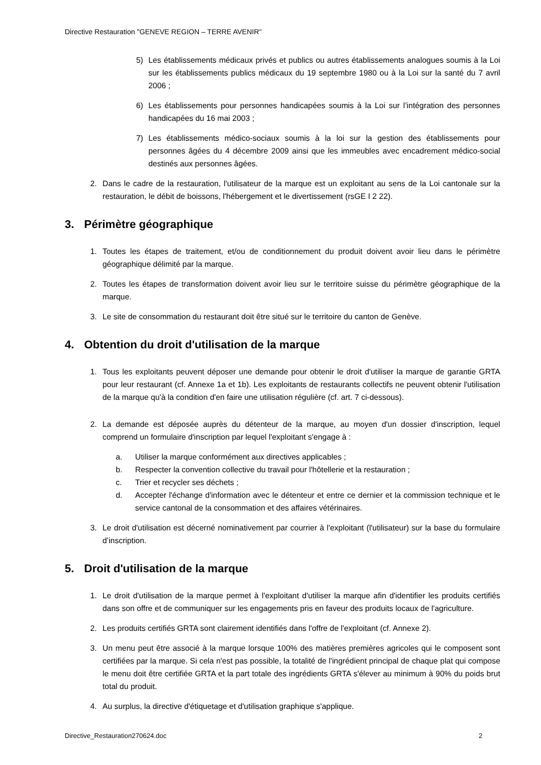Directive Restauration "GENEVE REGION – TERRE AVENIR"
5) Les établissements médicaux privés et publics ou autres établissements analogues soumis à la Loi sur les établissements publics médicaux du 19 septembre 1980 ou à la Loi sur la santé du 7 avril 2006 ;
6) Les établissements pour personnes handicapées soumis à la Loi sur l’intégration des personnes handicapées du 16 mai 2003 ;
7) Les établissements médico-sociaux soumis à la loi sur la gestion des établissements pour personnes âgées du 4 décembre 2009 ainsi que les immeubles avec encadrement médico-social destinés aux personnes âgées.
2. Dans le cadre de la restauration, l'utilisateur de la marque est un exploitant au sens de la Loi cantonale sur la restauration, le débit de boissons, l'hébergement et le divertissement (rsGE I 2 22).
3. Périmètre géographique
1. Toutes les étapes de traitement, et/ou de conditionnement du produit doivent avoir lieu dans le périmètre géographique délimité par la marque.
2. Toutes les étapes de transformation doivent avoir lieu sur le territoire suisse du périmètre géographique de la marque.
3. Le site de consommation du restaurant doit être situé sur le territoire du canton de Genève.
4. Obtention du droit d'utilisation de la marque
1. Tous les exploitants peuvent déposer une demande pour obtenir le droit d'utiliser la marque de garantie GRTA pour leur restaurant (cf. Annexe 1a et 1b). Les exploitants de restaurants collectifs ne peuvent obtenir l'utilisation de la marque qu'à la condition d'en faire une utilisation régulière (cf. art. 7 ci-dessous).
2. La demande est déposée auprès du détenteur de la marque, au moyen d'un dossier d'inscription, lequel comprend un formulaire d'inscription par lequel l'exploitant s'engage à :
a. Utiliser la marque conformément aux directives applicables ;
b. Respecter la convention collective du travail pour l'hôtellerie et la restauration ;
c. Trier et recycler ses déchets ;
d. Accepter l'échange d'information avec le détenteur et entre ce dernier et la commission technique et le service cantonal de la consommation et des affaires vétérinaires.
3. Le droit d'utilisation est décerné nominativement par courrier à l'exploitant (l'utilisateur) sur la base du formulaire d’inscription.
5. Droit d'utilisation de la marque
1. Le droit d'utilisation de la marque permet à l'exploitant d'utiliser la marque afin d'identifier les produits certifiés dans son offre et de communiquer sur les engagements pris en faveur des produits locaux de l'agriculture.
2. Les produits certifiés GRTA sont clairement identifiés dans l'offre de l'exploitant (cf. Annexe 2).
3. Un menu peut être associé à la marque lorsque 100% des matières premières agricoles qui le composent sont certifiées par la marque. Si cela n'est pas possible, la totalité de l'ingrédient principal de chaque plat qui compose le menu doit être certifiée GRTA et la part totale des ingrédients GRTA s'élever au minimum à 90% du poids brut total du produit.
4. Au surplus, la directive d'étiquetage et d'utilisation graphique s'applique.
Directive_Restauration270624.doc 2